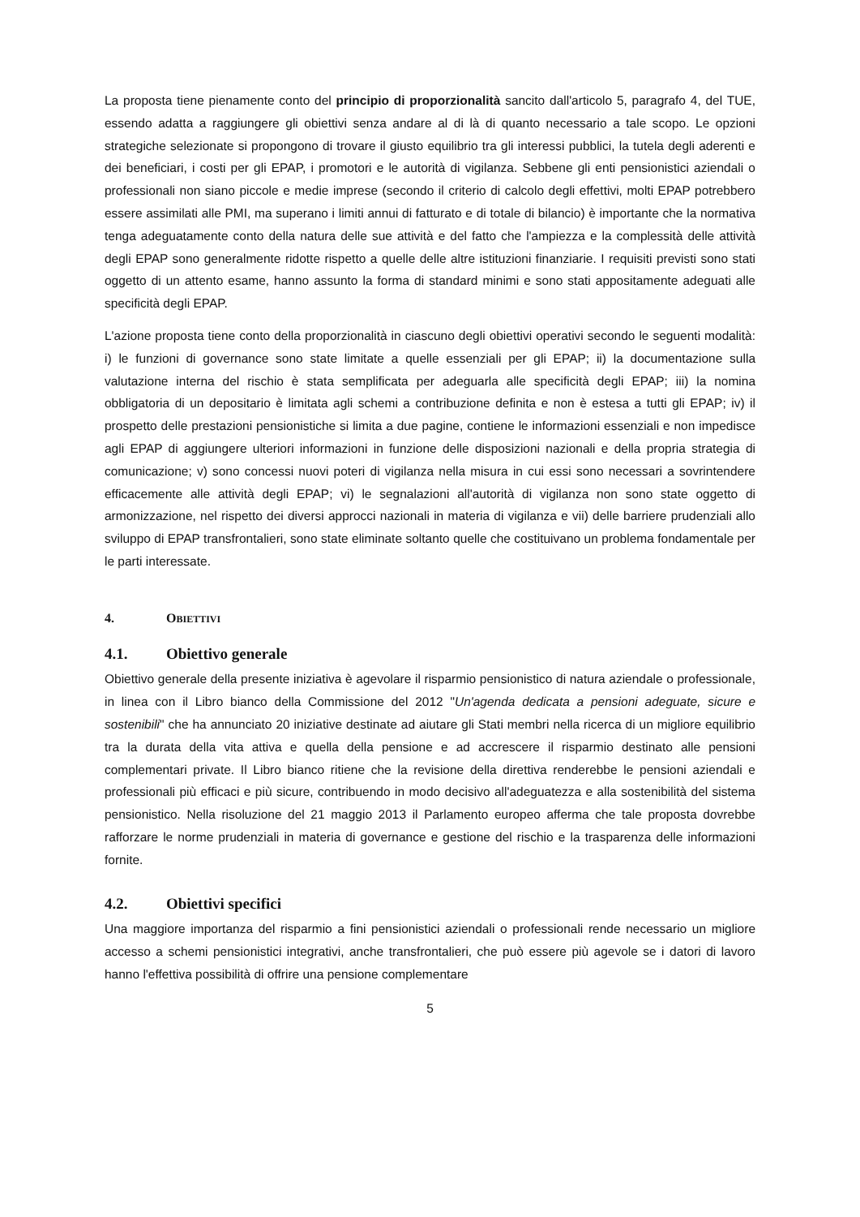La proposta tiene pienamente conto del principio di proporzionalità sancito dall'articolo 5, paragrafo 4, del TUE, essendo adatta a raggiungere gli obiettivi senza andare al di là di quanto necessario a tale scopo. Le opzioni strategiche selezionate si propongono di trovare il giusto equilibrio tra gli interessi pubblici, la tutela degli aderenti e dei beneficiari, i costi per gli EPAP, i promotori e le autorità di vigilanza. Sebbene gli enti pensionistici aziendali o professionali non siano piccole e medie imprese (secondo il criterio di calcolo degli effettivi, molti EPAP potrebbero essere assimilati alle PMI, ma superano i limiti annui di fatturato e di totale di bilancio) è importante che la normativa tenga adeguatamente conto della natura delle sue attività e del fatto che l'ampiezza e la complessità delle attività degli EPAP sono generalmente ridotte rispetto a quelle delle altre istituzioni finanziarie. I requisiti previsti sono stati oggetto di un attento esame, hanno assunto la forma di standard minimi e sono stati appositamente adeguati alle specificità degli EPAP.
L'azione proposta tiene conto della proporzionalità in ciascuno degli obiettivi operativi secondo le seguenti modalità: i) le funzioni di governance sono state limitate a quelle essenziali per gli EPAP; ii) la documentazione sulla valutazione interna del rischio è stata semplificata per adeguarla alle specificità degli EPAP; iii) la nomina obbligatoria di un depositario è limitata agli schemi a contribuzione definita e non è estesa a tutti gli EPAP; iv) il prospetto delle prestazioni pensionistiche si limita a due pagine, contiene le informazioni essenziali e non impedisce agli EPAP di aggiungere ulteriori informazioni in funzione delle disposizioni nazionali e della propria strategia di comunicazione; v) sono concessi nuovi poteri di vigilanza nella misura in cui essi sono necessari a sovrintendere efficacemente alle attività degli EPAP; vi) le segnalazioni all'autorità di vigilanza non sono state oggetto di armonizzazione, nel rispetto dei diversi approcci nazionali in materia di vigilanza e vii) delle barriere prudenziali allo sviluppo di EPAP transfrontalieri, sono state eliminate soltanto quelle che costituivano un problema fondamentale per le parti interessate.
4. OBIETTIVI
4.1. Obiettivo generale
Obiettivo generale della presente iniziativa è agevolare il risparmio pensionistico di natura aziendale o professionale, in linea con il Libro bianco della Commissione del 2012 "Un'agenda dedicata a pensioni adeguate, sicure e sostenibili" che ha annunciato 20 iniziative destinate ad aiutare gli Stati membri nella ricerca di un migliore equilibrio tra la durata della vita attiva e quella della pensione e ad accrescere il risparmio destinato alle pensioni complementari private. Il Libro bianco ritiene che la revisione della direttiva renderebbe le pensioni aziendali e professionali più efficaci e più sicure, contribuendo in modo decisivo all'adeguatezza e alla sostenibilità del sistema pensionistico. Nella risoluzione del 21 maggio 2013 il Parlamento europeo afferma che tale proposta dovrebbe rafforzare le norme prudenziali in materia di governance e gestione del rischio e la trasparenza delle informazioni fornite.
4.2. Obiettivi specifici
Una maggiore importanza del risparmio a fini pensionistici aziendali o professionali rende necessario un migliore accesso a schemi pensionistici integrativi, anche transfrontalieri, che può essere più agevole se i datori di lavoro hanno l'effettiva possibilità di offrire una pensione complementare
5